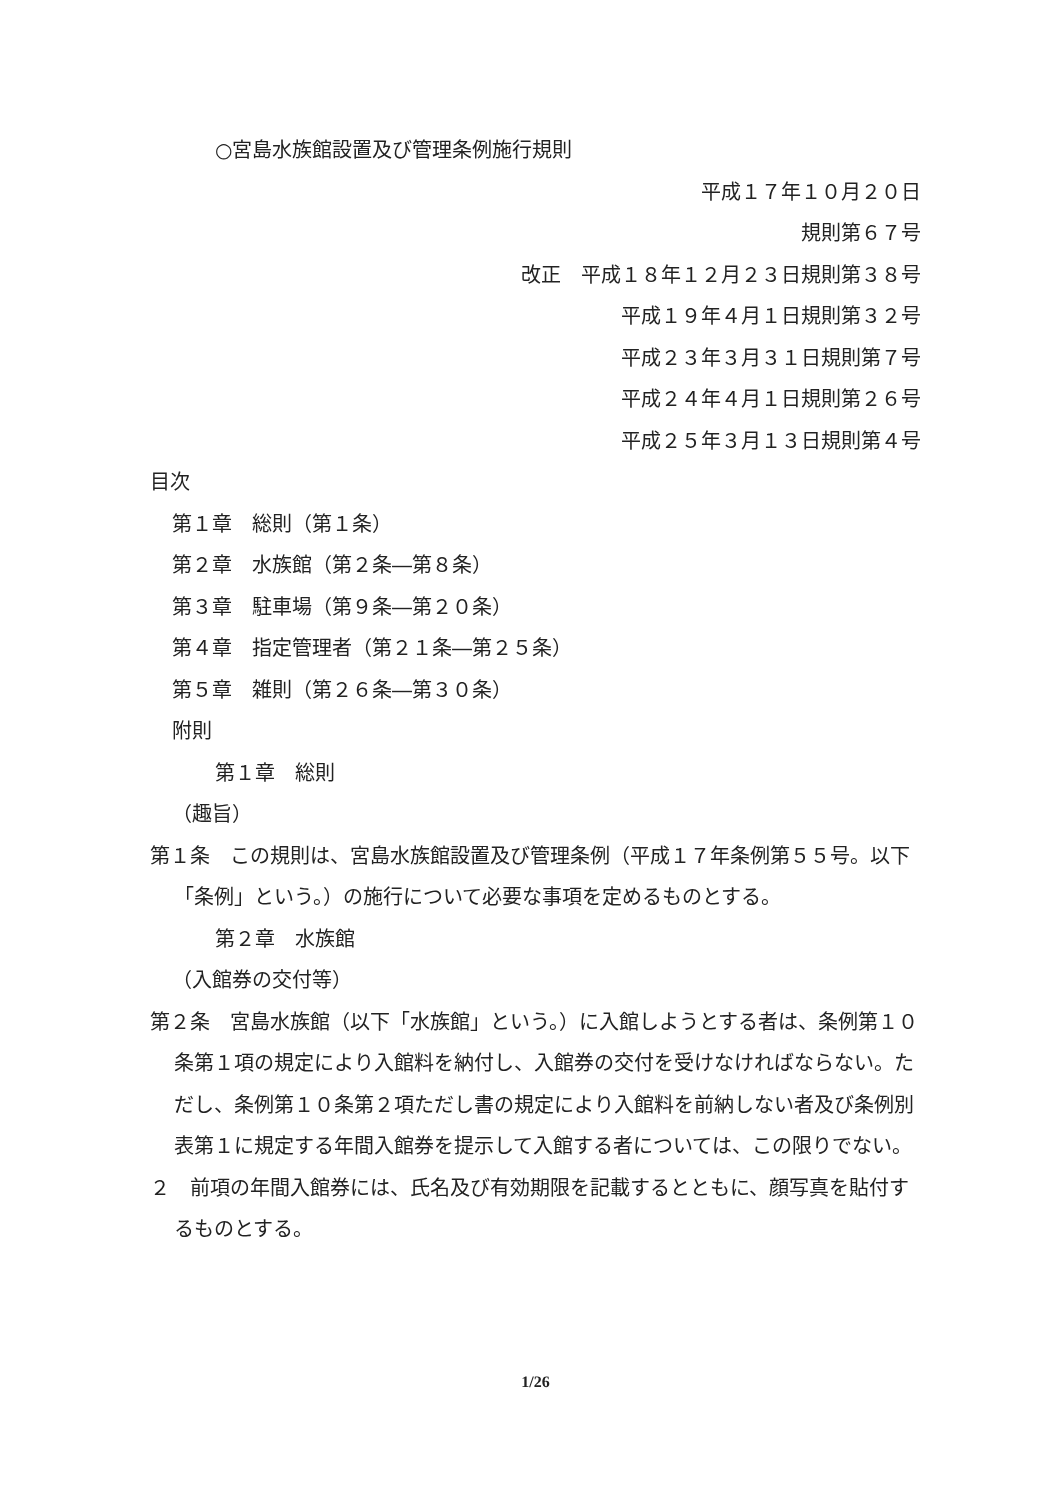○宮島水族館設置及び管理条例施行規則
平成１７年１０月２０日
規則第６７号
改正　平成１８年１２月２３日規則第３８号
平成１９年４月１日規則第３２号
平成２３年３月３１日規則第７号
平成２４年４月１日規則第２６号
平成２５年３月１３日規則第４号
目次
第１章　総則（第１条）
第２章　水族館（第２条―第８条）
第３章　駐車場（第９条―第２０条）
第４章　指定管理者（第２１条―第２５条）
第５章　雑則（第２６条―第３０条）
附則
第１章　総則
（趣旨）
第１条　この規則は、宮島水族館設置及び管理条例（平成１７年条例第５５号。以下「条例」という。）の施行について必要な事項を定めるものとする。
第２章　水族館
（入館券の交付等）
第２条　宮島水族館（以下「水族館」という。）に入館しようとする者は、条例第１０条第１項の規定により入館料を納付し、入館券の交付を受けなければならない。ただし、条例第１０条第２項ただし書の規定により入館料を前納しない者及び条例別表第１に規定する年間入館券を提示して入館する者については、この限りでない。
２　前項の年間入館券には、氏名及び有効期限を記載するとともに、顔写真を貼付するものとする。
1/26